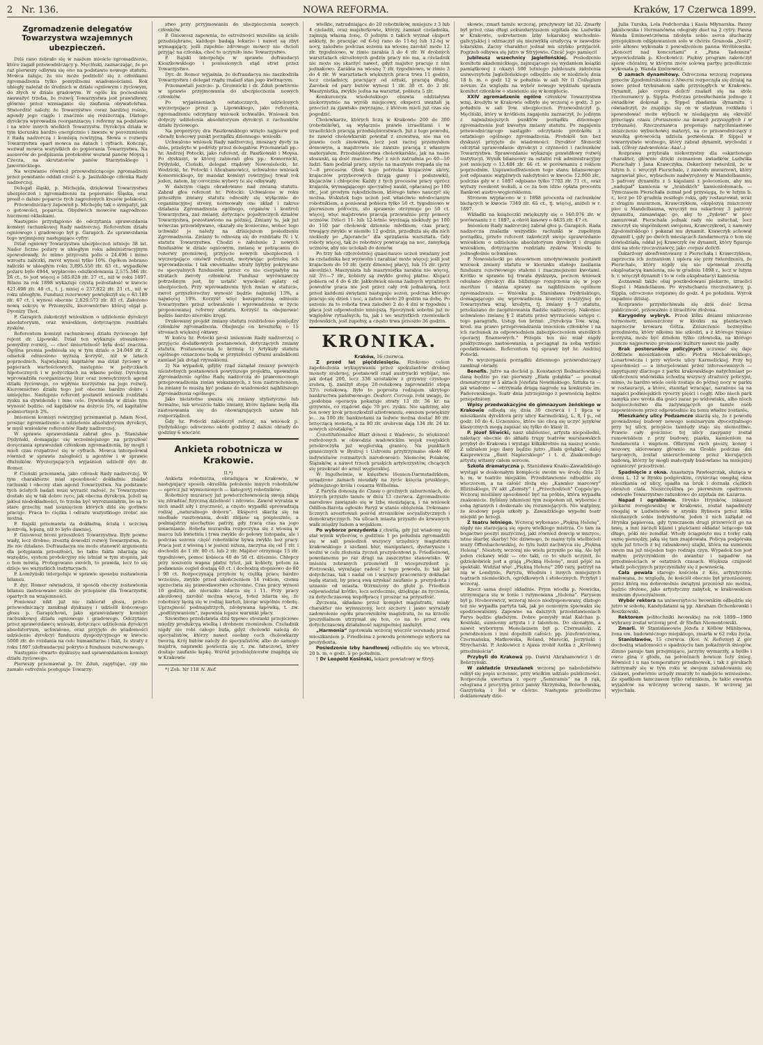2 Nr. 136. NOWA REFORMA. Kraków, 17 Czerwca 1899.
Zgromadzenie delegatów Towarzystwa wzajemnych ubezpieczeń.
Dziś rano zebrało się w naszem mieście zgromadzenie, które zagaił przewodniczący p. Męciński, zaznaczając, że po raz pierwszy odbywa się ono na podstawie nowego statutu. Mowca żałuje, że nie może podzielić się z członkami zgromadzenia tylko pomyślnemi wiadomościami. Rok ubiegły należał do średnich w dziale ogniowym i życiowym, do złych w dziale gradowym. W ogóle ku pocieszeniu zauważyć trzeba, że rozwój Towarzystwa jest prawidłowy, głównie przez wzmaganie się zaufania obywatelstwa. Stwierdzić należy, że Towarzystwo coraz bardziej rośnie, agendy jego ciągle i znacznie się rozszerzają. Dlatego dyrekcya wprowadza reorganizacyę i reformy na podstawie i na wzór innych wielkich Towarzystw. Dyrekcya działa w tym kierunku bardzo energicznie i zawsze w porozumieniu z Radą nadzorczą i komisyą rewizyjną. Słowa o rozwoju Towarzystwa oparł mowca na datach i cyfrach. Kończąc, wezwał mowca wszystkich do popierania Towarzystwa. Na asesorów do podpisania protokołów wezwał panów Moysą i Czecza, na skrutatorów panów Starzyńskiego i Jawornickiego.
Na wezwanie również przewodniczącego zgromadzeni przez powstanie oddali cześć ś. p. Jasińskiego członka Rady nadzorczej.
Delegat śląski, p. Michejda, dziękował Towarzystwu ubezpieczeń i zgromadzeniu za popieranie Śląska, oraz prosił o dalsze poparcie tych zagrożonych kresów polskości.
Przewodniczący zapewnił p. Michejdę tak o sympatyi, jak o gotowości, poparcia. Obydwóch mowców nagrodzono hucznemi oklaskami.
Następnie przystąpiono do odczytania sprawozdania komisyi rachunkowej Rady nadzorczej. Referentem działu ogniowego i gradowego był p. Garapich. Ze sprawozdania tego wyjmujemy następujące cyfry:
Dział ogniowy Towarzystwa ubezpieczeń istnieje 38 lat. Nader liczne pożary w ubiegłym roku administracyjnym spowodowały, że mimo przyrostu polis o 24.496 i mimo wzrostu zaliczki, zwrot wynosi tylko 10%. Ogółem zebrano zaliczki w ubiegłym roku 3,895.550 złr. 63 ct., wypadków pożaru było 4944, wypłacono odszkodowania 2,575.346 złr. 26 ct., to jest więcej o 585.828 złr. 27 ct., niż w roku 1897. Bilans za rok 1898 wykazuje czystą pozostałość w kwocie 421.498 złr. 48 ct., t. j. mniej o 237.922 złr. 21 ct., niż w roku ubiegłym. Fundusz rezerwowy powiększył się o 63.189 złr. 67 ct. i wynosi obecnie 2,829.573 złr. 83 ct. Założono nową sekcyę w Przemyślu, kierownictwo której objął p. Dyonizy Thot.
P. Garapich zakończył wnioskiem o udzielenie dyrekcyi absolutoryum, oraz wnioskiem, dotyczącym rozdziału zysków.
Referentem komisyi rachunkowej działu życiowego był rejent dr. Lipowski. Dział ten wykazuje stosunkowo pomyślny rozwój, — choć śmiertelność była dość znaczna. Ogólna premia podniosła się w tym dziale o 24.049 złr. Z odsetek odniesiono wyższą korzyść, niż w latach poprzednich. Największej kapitałów ma dział życiowy w papierach wartościowych, następnie w pożyczkach hipotecznych i w pożyczkach na własne polisy. Dyrekcya wprowadziła reorganizacyę biur oraz zewnętrznych agend działu życiowego, co wpłynie korzystnie na jego rozwój. Kierownictwo działu tego jest obecnie bardzo dobre i umiejętne. Następnie referent postawił wniosek rozdziału zysku na dywidendę i inne cele. Dywidenda w dziale tym wynosić będzie: od kapitałów na dożycie 5%, od kapitałów pośmiertnych 2%.
Imieniem komisyi rewizyjnej przemawiał p. Adam Noel, prosząc zgromadzenie o udzielenie absolutoryum dyrekcyi, w myśl wniosków referentów Rady nadzorczej.
W sprawie sprawozdania zabrał głos p. Stanisław Dydyński, domagając się wcześniejszego na przyszłość doręczania sprawozdań członkom zgromadzenia, by mogli i mieli czas rozpatrzeć się w cyfrach. Mowca interpelował również w sprawie zaległości u agentów i w sprawie dłużników. Wyczerpujących wyjaśnień udzielił dyr. dr. Romer.
P. Cieński przemawia, jako członek Rady nadzorczej. W tym charakterze miał sposobność dokładnie zbadać rachunki i obecny stan agend Towarzystwa. Na podstawie tych ścisłych badań musi wyrazić radość, że Towarzystwo dostało się w tak dobre ręce, jak obecna dyrekcya. Jeżeli są jakieś niedokładności, to trzeba być wyrozumiałym, bo są to stare grzechy, nad usunięciem których dziś się gorliwie pracuje. Praca to ciężka i odrazu wszystkiego zrobić nie można.
P. Rajski przemawia za dokładną, ścisłą i uczciwą kontrolą, lepszą, niż to było dawniej.
P. Gniewosz broni przeszłości Towarzystwa. Były pewne wady, lecz drobne; zresztą dowodzi rozwój Towarzystwa, że źle nie działano. Defraudacya nie może stanowić argumentu dla potępiania przeszłości, bo takie fakta zdarzają się wszędzie, system protekcyjny nie istniał w tym stopniu, jak o tem mówią. Protegowano swoich, to prawda, lecz to się dzieje we wszystkich instytucyach.
P. Łomżyński interpeluje w sprawie sposobu zestawienia bilansu.
P. dyr. Romer oświadcza, iż sposób obecny zestawienia bilansu zastosowano ściśle do przepisów dla Towarzystw, opartych na wzajemności.
Ponieważ nikt już nie zabierał głosu, przeto przewodniczący zamknął dyskusyę i udzielił końcowego głosu p. Garapichowi, jako sprawozdawcy komisyi rachunkowej działu ogniowego i gradowego. Odczytane przez sprawozdawcę wnioski, dotyczące udzielenia dyrekcyi absolutoryum, uchwalono, oraz przyjęto do wiadomości udzielenie dyrekcyi funduszu dyspozycyjnego w kwocie 5000 złr. do rozdania na cele humanitarne i fakt, że straty z roku 1897 (defraudacya) pokryto z funduszu rezerwowego.
Następnie otwarto dyskusyę nad sprawozdaniem komisyi działu życiowego.
Pierwszy przemawiał p. Dr. Zduń, zapytując, czy nie zamało ostrożnie postępuje Towarzy-
stwo przy przyjmowaniu do ubezpieczenia nowych członków.
P. Gniewosz zapewnia, że ostrożności wszelkie są ściśle przedsiębrane, każdego badają lekarze i nawet są zbyt wymagający, jeśli zupełnie zdrowego mowcy nie chcieli przyjąć na członka, choć to uczyniło inne Towarzystwo.
P. Rajski interpeluje w sprawie defraudacyi Kieszkowskiego i poniesionych stąd strat przez Towarzystwo.
Dyr. dr. Romer wyjaśnia, że defraudacya nie zaszkodziła Towarzystwu i delegat rządu znalazł stan jego kwitnącym.
Przemawiali jeszcze: p. Gromnicki i dr. Zduń powtórnie w sprawie przyjmowania do ubezpieczenia nowych członków.
Po wyjaśnieniach ostatecznych, udzielonych wyczerpująco przez p. Lipowskiego, jako referenta, zgromadzenie odczytany wniosek uchwaliło. Wniosek ten dotyczy udzielenia absolutoryum dyrekcyi z rachunków działu życiowego.
Na propozycyę dra Paszkowskiego wzięto najpierw pod obrady końcowy punkt porządku dziennego: wnioski:
Uchwalono wniosek Rady nadzorczej, znoszący dyety za dnie, przebyte w podróży przez delegatów. Przemawiali pp.: hr. Andrzej Potocki, jako referent, dr. Paszkowski i Moysa. Po dyskusyi, w której zabierali głos pp.: Komornicki, Dydyński, Cieński, delegat rządowy Nowosielecki, hr. Wodzicki, hr. Potocki i Abrahamowicz, uchwalono wniosek Komornickiego, by mandat komisyi rewizyjnej trwał rok jeden, zatem, by corocznie wybory te się odbywały.
W dalszym ciągu obradowano nad zmianą statutu. Zabrał głos referent hr. Potocki: Uchwalone w roku przeszłym zmiany statutu odnosiły się wyłącznie do organizacyjnej strony, normowały one skład i zakres działania Zgromadzenia ogólnego, organów i kontroli Towarzystwa, zaś zmiany, dotyczące pojedynczych działów Towarzystwa, pozostawiono na później. Zmiany te, jak już wówczas przewidywano, okazały się konieczne, wobec tego uchwalić je należy na dzisiejszem posiedzeniu Zgromadzenia. Zmiany te odnoszą się do rozdziału IV. i V. statutu Towarzystwa. Chodzi o założenie 2 nowych funduszów w dziale ogniowym, zmianę w potrącaniu do rezerwy premiowej, przyjęcie nowych ubezpieczeń i wyczerpująco omówił referent, motywując potrzebę ich wprowadzenia. I tak ewentualne straty byłyby pokrywane ze specyalnych funduszów, przez co nie cierpiałyby na stratach zwroty członków. Fundusz wyrównawczy potrzebnym jest, by ustalić wysokość opłaty od ubezpieczeń. Przy wprowadzeniu tych zmian w statucie, zwrot przyszłoroczny wynosić będzie najmniej 13%, a najwięcej 19%. Korzyść więc bezsprzeczną odniesie Towarzystwo przez uchwalenie i wprowadzenie w życie proponowanej reformy statutu. Korzyść ta obejmować będzie bardzo szerokie kręgi.
Drukowany projekt zmiany statutu rozdzielono pomiędzy członków zgromadzenia. Obejmuje on broszurkę o 15 stronach większej oktawy.
W końcu hr. Potocki prosi imieniem Rady nadzorczej o przyjęcie dodatkowych postanowień, dotyczących zmiany statutu. Postanowienia te brzmią: 1) Artykuły statutu ogólnego oznaczone będą w przyszłości cyframi arabskiemi zamiast jak dotąd rzymskiemi.
2) Na wypadek, gdyby rząd zażądał zmiany pewnych nieistotnych postanowień powyższego projektu, upoważnia Zgromadzenie ogólne Radę nadzorczą do prawomocnego przeprowadzenia zmian wskazanych, z tem zastrzeżeniem, że zmiany te muszą być podane do wiadomości najbliższego Zgromadzenia ogólnego.
Jako nieistotne uważa się zmiany stylistyczne lub formalne, lub wreszcie takie zmiany, które żądane będą dla zastosowania się do obowiązujących ustaw lub rozporządzeń.
Gdy hr. Potocki zakończył referat, na wniosek p. Dydyńskiego odroczono około godziny 2 dalsze obrady do godziny 6 wieczór.
Ankieta robotnicza w Krakowie.
II.*)
Ankieta robotnicza, obradująca w Krakowie, w następujący sposób określiła położenie innych robotników — oprócz już wymienionych — kategoryj robotników:
Robotnicy murarscy już powierzchownością swoją zdają się zdradzać fizyczną dzielność i zdrowie. Zawód wyrabia w nich snadź siły i zręczność, a często wypadki sprowadzają rodzaj „naturalnego doboru“. Eksperci skarżą się na niedbałe rusztowania, deski zbijane są pospiesznie, a podmajstrzy niechętnie patrzy, gdy tracą czas na jego umacnianie. Robota murarska rozpoczyna się z wiosną w marcu lub kwietniu i trwa zwykle do połowy listopada, ale i podczas sezonu część robotników bywa zwykle bez pracy. Praca jest z wiosną i w jesieni niższa, zaczyna się od 1 złr. i dochodzi do 1 złr. 80 ct. lub 2 złr. Majster otrzymuje 15 złr. tygodniowo, pomoc kobieca 40 do 50 ct. dziennie. Chłopcy przy noszeniu wapna płatni tyleż, jak kobiety, potem za podawanie cegieł dostają 60 ct. i dochodzą stopniowo do 80 i 90 ct. Rozpoczynają przytem tę ciężką pracę bardzo wcześnie, zwykle przed ukończeniem 14 rokiem, czemu sprzeciwia się prawodawstwo ochronne. Czas pracy wynosi 10 godzin, ale nierazko zdarza się i 11. Przy pracy akordowej zarobić można więcej, toteż zdarza się, że robotnicy łączą się w rodzaj karteli, biorąc wspólnie robotę. Uprzejmość podmajstrzych, zdobywana łapówką, t. zw. „podlizywaniem“, zapewnia lepsze warunki płacy.
Szewstwo przedstawia dziś typowe stosunki przejściowe między produkcyą wielką i drobnem rzemiosłem. Czeladnik nigdy nie robi całego buta, gdyż cholewki należą do specyalistów, którzy nawet osobny cech cholewkarzy tworzą. Krój butów należy do specyalistów, albo do samego majstra, naprawki powierza się t. zw. łataczowi, który dostaje zaufanie łapkę. Wśród przedsiębiorstw znajdują się w Krakowie
*) Zob. Nr 118 N. Ref.
wielkie, zatrudniające do 20 robotników, mniejsze z 3 lub 4 czeladzi, oraz majsterkowie, którzy, zamiast czeladnika, zajmują własną żonę. O jednym z takich wyznał ekspert ankiety, że pracując od 6-tej rano do 11-tej lub 12-tej w nocy, zaledwie podczas sezonu na wiosnę zarobić może 12 złr. tygodniowo, w zimie zarabia 3 do 4 złr. W drobnych warsztatach określonych godzin pracy nie ma, a czeladnik nie może się skarżyć nawet, gdyż majster pracuje z nim jednakowo. Zarabia na wiosnę 7 złr. tygodniowo, w zimie 3 do 4 złr. W warsztatach większych praca trwa 11 godzin, lecz czeladnicy, pracujący od sztuki, pracują dłużej. Zarobek od pary butów wynosi 1 złr. 30 ct. do 2 złr. Maszynistka, zwykle jedna na warsztat, pobiera 5 złr.
Konkurencya wiedeńskiego obuwia oddziaływa niekorzystnie na wyrób miejscowy, eksperci uważali ją przecież za zjawisko zwyczajne, z którem mieli już czas się pogodzić.
Cholewkarze, których liczą w Krakowie 200 do 300 (robotników), są wyłącznie prawie izraelitami i w izraelickich pracują przedsiębiorstwach. Już z tego powodu, że zawód cholewkarski powstał z szewstwa, nie ma on prawie cech szewstwa, lecz jest raczej przemysłem domowym, a majstrowie nie zawsze pracują z własnym materyałem. Przedsiębiorstwa cholewkarskie, jak na nasze stosunki, są dość znaczne. Pięć z nich zatrudnia po 40—50 ludzi. Sam podział pracy, szycie na maszynie rozpada się na 7—8 procesów. Obok tego potrzeba krajaczów skóry, krajaczów przyborowych (krają gumy i podszewki), klejaczów i chłopców. Każdy z tych procesów pracy oprócz krajania, wymagającego specyalnej nauki, opłacanej po 100 złr., jest prostym rękodzielnem, którego łatwo nauczyć się można. Wskutek tego uczeń jest właściwie młodocianym robotnikiem, a ponieważ pobiera tylko 50 ct. tygodniowo w pierwszem półroczu, sto sprawnie otrzymuje po 50 ct. więcej, więc majstrowie pracują przeważnie przy pomocy uczniów. Dzieci 11- lub 12-letnie wycinają niekiedy po 100 do 150 par cholewek dziennie młotkiem, czas pracy, trwający zwykle w niemiłe 12 godzin, przedłuża się dla nich niekiedy po „fajerancie“ dla sprzątania warsztatu. Gdy roboty więcej, tak że robotnicy powracają na noc, zamykają uczniów, aby nie uciekali do domów.
Po trzy lub czteroletniej quasi-nauce uczeń uważany jest za czeladnika bez wyzwolin i zarabiać może więcej: jeśli jest krajaczem do 10 złr. (przy dziennej płacy), lub 15 złr. (przy akordzie). Maszynista lub maszynistka zarabia nie więcej, niż 3½—7 złr., kobiety są zwykle gorzej płatne. Klejacz pobiera od 4 do 6 złr. Jakkolwiek niema żadnych wyraźnych powodów praca nie jest przez cały rok jednakową, lecz przed każdemi świętami następuje sezon, podczas którego pracuje się dzień i noc, a zatem około 20 godzin na dobę. Po sezonie za to robota trwa zaledwo 2 do 4 dni w tygodniu i płaca jest odpowiednio mniejszą. Spoczynek sobotni już ze względów rytualnych, tu, jak i we wszystkich rzemiosłach żydowskich, jest zupełny, a często trwa przeszło 36 godzin.
KRONIKA.
Kraków, 16 czerwca.
Z przed lat pięćdziesięciu. Rzekomo celem zapobieżenia wykupywaniu przez spekulantów drobnej monety srebrnej, postanowił rząd austryacki wybijać, nie jak dotąd 200, lecz 336 szóstaków z grzywny czystego srebra, tj. zaniżył stopę 20-reńskową zaprowadzić stopą 33⅓ reńskową. Było to poprostu rodzajem ukrytego bankructwa państwowego. Oesterr. Corresp. robi uwagę, że „podobna operacya pokazuje straty 13 złr. 36 kr. na grzywnie, co rządowi daje 70 prc. zysku. Nie sądzimy, aby ten nowy krok przeszkodził ażiotowaniu, owszem powiększy je... za 100 złr. banknotami za ledwie można dostać 80 złr. brzęczącą monetą, a za 80 złr. srebrem dają 134 złr. 24 kr. nowych szóstaków.“
Constitutionalles Blatt donosi z Wadowic, że większość rozłożonych w obwodzie wadowickim wojsk rosyjskich przekroczyła już węgierską granicę. Na punktach granicznych w Bystrej i Ustroniu przytrzymano około 40 indywiduów rozmaitych narodowości: Niemców, Polaków, Ślązaków, a nawet trzech pruskich artylerzystów, chcących się przekraść do armii węgierskiej.
W Ingelheimie, w księstwie Hessen-Darmstadzkiem, urządzono zamach nieudały na życie księcia pruskiego, późniejszego króla i cesarza Wilhelma.
Z Paryża donoszą do Czasu o groźnych zaburzeniach, do których przyszło tamże w dniu 13 czerwca. Zgromadzenie narodowe zawiązało się w Izbę nieustającą, i na wniosek Odillon-Barota ogłosiło Paryż w stanie oblężenia. Dokonano licznych aresztowań pośród stronników socyalistycznych i demokratycznych. Na ulicach miasta przyszło do krwawych walk między ludem a wojskiem.
Po wyborze prezydenta z chwilą, gdy już wiadomy się stał wynik wyborów, o godzinie 1 po południu zgromadzili się w sali posiedzeń wszyscy urzędnicy magistratu krakowskiego z szefami biur, manipulanci, dyetaryusze i woźni w celu złożenia życzeń prezydentowi p. Friedleinowi, powołanemu po raz drugi na zaszczytne stanowisko. W imieniu zebranych przemówił II wiceprezydent p. Piotrowski, wyrażając radość z tego powodu, że tak jak dotychczas, tak i nadal on i wszyscy pracownicy dokładać będą starań, by pracą swą uzyskać zaufanie p. prezydenta i uznanie od miasta. Wzruszony do głębi p. Friedlein odpowiedział krótko, lecz serdecznie, dziękując za życzenia, za dotychczasową współpracę i prosząc na przyszłość.
Życzenia, składane przez komplet magistratu, miały charakter nie wymuszony, lecz szczery i jasno wyrażały zadowolenie ogółu pracowników magistratu, że na krześle prezydialnem utrzymał się ten, co na to przez swą dotychczasową działalność najzupełniej zasłużył.
„Harmonia“ zgotowała wczoraj wieczór serenadę przed mieszkaniem p. Friedleina z powodu ponownego wyboru na prezydenta.
Posiedzenie Izby handlowej odbędzie się we wtorek, 20 b. m. o godz. 5 po południu.
† Dr Leopold Kosiński, lekarz powiatowy w Stryj-
skowie, zmarł tamże wczoraj, przeżywszy lat 32. Zmarły był przez czas długi sekundaryuszem szpitala św. Ludwika w Krakowie, sekretarzem Izby lekarskiej wschodnio-galicyjskiej i odznaczył się niezwykłą erudycyą w zawodzie lekarskim. Zacny charakter jednał mu szybko przyjaciół. Pogrzeb odbywa się jutro w Stryjowie. Cześć jego pamięci!
Jubileusz wszechnicy Jagiellońskiej. Posiedzenie komitetu akademickiego, zajmującego się wydaniem książki pamiątkowej z okazyi 500 letniego jubileuszu założenia uniwersytetu Jagiellońskiego odbędzie się w niedzielę dnia 18 b. m. o godz 12 w południe w sali Nr II Collegium novum. Ze względu na wybór nowego wydziału uprasza komitet członków o stawienie się w komplecie.
XXIV zgromadzenie ogólne członków Towarzystwa wzaj. kredytu w Krakowie odbyło się wczoraj o godz. 3 po południu w sali Tow. ubezpieczeń. Przewodniczył p. Męciński, który w krótkiem zagajeniu zaznaczył, że jednym z najważniejszych punktów porządku dziennego zgromadzenia jest kwestya zmiany statutu. Po zagajeniu przewodniczącego nastąpiło odczytanie protokółu z ostatniego ogólnego zgromadzenia. Protokół ten bez dyskusyi przyjęto do wiadomości. Dyrektor Słonecki odczytał sprawozdanie dyrekcyi z czynności i rachunków Towarzystwa. Sprawozdanie wykazuje prawidłowy rozwój instytucyi. Wynik bilansowy za ostatni rok administracyjny jest mniejszy o 13.484 złr. 66 ct. w porównaniu z rokiem poprzednim. Usprawiedliwieniem tego stanu bilansowego jest odpisanie wątpliwych należytości w kwocie 12.000 złr., podczas gdy w r. 1897 odpisano tylko 7703 złr. 71 ct., oraz wyższy reeskont weksli, a co za tem idzie opłata procentu Bankowi austro-węgierskiemu.
Stronom wypłacono w r. 1898 procenta od rachunków bieżących w kwocie 7349 złr. 65 ct., tj. więcej, aniżeli w r. 1897.
Wkładki na książeczki zwiększyły się o 160.976 złr. w porównaniu z r. 1897, a obrót kasowy o 8435 złr. 47 ct.
Imieniem Rady nadzorczej zabrał głos p. Garapich. Rada nadzorcza znalazła wszystkie rachunki w zupełnym porządku, przeto referent zakończył swoje sprawozdanie wnioskiem o udzielenie absolutoryum dyrekcyi i drugim wnioskiem, dotyczącym rozdziału zysków. Wnioski te jednogłośnie uchwalono.
P. Nowosielecki po stosownem umotywowaniu postawił wniosek zmiany statutu w kierunku stałego zasilania funduszu rezerwowego stałemi i znacznejszemi kwotami. Krótko w sprawie tej trwała dyskusya, poczem wniosek odesłano dyrekcyi dla bliższego rozejrzenia się w jego meritum i zdania sprawy na najbliższem ogólnem zgromadzeniu. — Wniosku p. Stanisława Dydyńskiego, domagającego się wprowadzenia komisyi rewizyjnej do Towarzystwa wzaj. kredytu, tj. zmiany § 7 statutu, przekazano do zaopiniowania Radzie nadzorczej. Nakoniec uchwalono zmianę § 2 statutu przez wyrzucenie ustępu c. tego paragrafu. Ustęp ten brzmi: „Dyrekcya Tow. wzaj. kred. ma prawo przeprowadzania imieniem członków i na ich rachunek za odpowiedniem zabezpieczeniem wszelkich operacyj finansowych.“ Przepis ten nie miał nigdy praktycznego zastosowania, a pociągnął za sobą wyższe opodatkowanie. Referentem tej sprawy był hr. Andrzej Potocki.
Po wyczerpaniu porządku dziennego przewodniczący zamknął obrady.
Benefis. Jutro na dochód p. Konstancyi Bednarzewskiej daną będzie po raz pierwszy „Biała gołąbka“ — poemat dramatyczny w 5 aktach Józefata Nowińskiego. Sztuka ta — jak wiadomo — otrzymała drugą nagrodę na konkursie im. Paderewskiego. Teatr dnia jutrzejszego z pewnością będzie przepełniony.
Wpisy przedwakacyjne do gimnazyum żeńskiego w Krakowie odbędą się dnia 30 czerwca i 1 lipca w mieszkaniu dyrektora przy ulicy Karmelickiej, L. 8, I p., od godz. 10 do 4. Uczennice, które nie chcą się uczyć języków klasycznych mogą zapisać się tylko do klasy II.
P. Józef Sliwicki, nasz ulubieniec, artysta niepośledni, należący obecnie do składu trupy teatrów warszawskich przybył do Krakowa i wystąpi kilkakrotnie na naszej scenie. Z udziałem jego dany będzie jutro „Biała gołąbka“, dalej Kasprowicza „Bunt Napierskiego“ i t. d. Znakomitego artystę witamy całem sercem.
Szkoła dramatyczna p. Stanisława Knake-Zawadzkiego wystąpi w doskonałym komplecie swoim we środę dnia 21 b. m. w teatrze miejskim. Przedstawienie odbędzie się wieczorem, a na całość złożą się: „Kawaler marcowy“ Blizińskiego, IV akt „Zemsty“ i „Przechodzień“ Coppée'go. Wczoraj mieliśmy sposobność być na próbie, która wypadła znakomicie. Byliśmy zdumieni tym zespołem sił, wybornie z sobą zgranych i doskonale się rozumiejących. Nie wątpimy, że środowy popis szkoły p. Zawadzkiego wypełni teatr miejski po brzegi.
Z teatru letniego. Wczoraj wykonano „Piękną Helenę“, nigdy nie starzejącą się operę wielkiego mistrza. Co tam za bogactwo poezyi muzycznej, jaki również dowcip w muzyce, istne skarby, skarby! Nic dziwnego, że mamy tylu wielbicieli muzy Offenbachowskiej, że tylu ludzi zachwyca się „Piękną Heleną“. Niestety, wczoraj nie wielu przyszło po nią. Ale był jeden ciekawy widz — oto taki, co to słuch uczynił, że gdziekolwiek jest a grają „Piękną Helenę“, musi pójść na spektakl. Widział więc „Piękną Helenę“ 200 razy, patrzył na nią w Londynie, Paryżu, Wiedniu i innych mniejszych teatrach niemieckich, ogródkowych i stołecznych. Przybył i wczoraj.
Rzecz sama dosyć składnie. Prym wiodła p. Nowicka, utrzymująca się w tonie i rutynowana „Helena“. Parysem był p. Hreborowicz, wczoraj nieco niedysponowany, dlatego też nie wypadła partyta tak, jak po cenionym śpiewaku się spodziewaliśmy. Zapewne na dalszych przedstawieniach Parys będzie gładszym. Dobre pomysły miał Kalchas p. Kosiński, sumienny artysta i z talentem. Do skonałym, a nawet wybornym Menelausem był p. Czermański. Z powodzeniem i inni dopełnili całości: pp. Józefowiczowa, Czermańska, Matkowska, Roland, Marecki, Jerzyński i Strycharski. P. Ankiewicz z Ajaxa zrobił Antka z „Królowej przedmieścia“.
Przybyli do Krakowa pp. Dawid Abrahamowicz i dr. Bobrzyński.
W zakładzie Urszulanek wczoraj po nabożeństwie odbył się popis uczennic, przy wielkim udziale publiczności. Rozpoczęła uwertura z opery „Semiramis“ na 8 rąk, odegrana z precyzyą przez panny Skrzyńską, Bolechowską, Gaszyńską i Rol w chórze. Następnie prześliczne deklamowały dzie-
Julia Turska, Lola Podchorska i Kasia Młynarska. Panny Jakubowska i Hermanówna odegrały duet na 2 cytry. Panna Wanda Eminowiczówna zdobyła sobie serca słuchaczy przepięknem odśpiewaniem solo w chórze Gounoda „Noël“; solo altowe wykonała z powodzeniem panna Wróblewska. „Koncert nad koncertami“ z „Pana Tadeusza“ wypowiedziała p. Klockowicz. Piękny program zakończył śpiew chóralny, w którym znów solową partyę prześlicznie wykonała p. Wanda Eminowicz.
O zamach dynamitowy. Odroczona wczoraj rozprawa przeciw Zgodomirskiemu z Alwerni rozpoczęła się dzisiaj na nowo przed trybunałem sądu przysięgłych w Krakowie. Dynamit, jako corpus delicti znalazł się na stole rzeczoznawcy p. Sippla. Podczas przesłuchania jednego z świadków dokonał p. Sippel zbadania dynamitu i oświadczył, że znajduje się on w stadyum rozkładu i spowodować może wybuch w niedającym się określić przeciągu czasu (Poruszenie na ławach przysięgłych i w trybunale). Rzeczoznawca proponuje natychmiastowe zniszczenie wybuchowej materyi, na co przewodniczący z wszelką gotowością udziela pozwolenia. P. Sippel w towarzystwie woźnego, który zabrał dynamit, wychodzi z sali. (Głosy zadowolenia: Aaa!..)
Rozprawa przybrała niekorzystny dla oskarżonego charakter, głównie dzięki zeznaniom świadków Ludwika Pierschały i Jana Krawczyka. Oskarżony twierdził, że w lutym b. r. wręczył Pierschale, z zawodu murarzowi, który naprawiał piec, wybuchem nadwyrężony w Mandelbaumie, 3 patrony dynamitu z 5 kapslami z poleceniem, aby mu „nadupał“ kamienia w „hrabskich“ kamieniołomach. — Tymczasem Pierschała zeznał pod przysięgą, że w lutym b. r., lecz po 10 grudnia zeszłego roku, gdy restaurował, wraz z drugim murarzem, Krawczykiem, eksplozyą zniszczony piec u Mandelbauma, wręczył mu oskarżony 3 patrony dynamitu, zamawiając go, aby to „żydowi“ w piec zamurował. Pierschała jednak rady nie usłuchał, lecz zwierzył się wspólnikowi swojemu, Krawczykowi, z namowy Zgodomirskiego i pokazał mu dynamit. Krawczyk schował dynamit i, gdy po dwóch miesiącach żandarmerya o tem się dowiedziała, oddał jej Krawczyk ów dynamit, który figuruje dziś na stole rzeczoznawcy, jako corpus delicti.
Oskarżony skonfrontowany z Pierschałą i Krawczykiem, zaprzecza ich zeznaniom i upiera się przy twierdzeniu, że Pierschale, który nigdy się nie upomniał zresztą eksploatacyą kamienia, nie w grudniu 1898 r., lecz w lutym b. r. wręczył dynamit i to w celu eksploatacyi kamienia.
Zeznawali także obaj poszkodowani piekarze, izraelici Siegel i Mandelbaum. Po wysłuchaniu rzeczoznawcy, p. Sippla, odroczono rozprawę do godz. 4 po południu. Wyrok zapadnie dzisiaj.
Rozprawie przysłuchiwała się dziś dość liczna publiczność, przeważnie z izraelitów złożona.
Karygodny wybryk. Przed kilku dniami zniszczono termometr, umieszczony w kiosku na plantacyach naprzeciw browaru Götza. Zniszczenie bezmyślne przedmiotu, który nikomu nie szkodzi, a z którego tysiące korzysta, może być dziełem tylko człowieka, na którego jeszcze najpierwsze promienie kultury nawet nie padły.
Brak posterunków policyjnych uczuwać się daje dotkliwie mieszkańcom ulic: Piotra Michałowskiego, Lenartowicza i przy wylocie ulicy Karmelickiej. Przy tej sposobności — a interpelowani przez interesowanych — zapytujemy dlaczego z parku krakowskiego natychmiast po ukończeniu widowiska schodzą wszyscy strażnicy policyjni, mimo, że bardzo wiele osób zostaje do późnej nocy w parku w restauracyi, a które, stamtąd wracając, narażone są na napaści podmiejskich rycerzy pięści i cegły. Albo niech park zamyka swe wrota dla gości zaraz po widowisku, albo niech bezpieczeństwo dla zażywających go tamże osób zapewnionem przez odpowiednie ku temu władze zostanie.
Mieszkańcy ulicy Podzamcze skarżą się, że z powodu prowadzonej budowy nowego seminaryum dyecezyalnego przy tej ulicy, przejście tamtędy staje się niemożliwe. Prawie cały gościniec tej ulicy zasypany został rumowiskiem z przy budowy, piasku, kamieniem na fundamenta i wapnem. Olbrzymi ruch pieszy, konny i wozowy, skierowany głównie na Groble podczas dni targowych, został unieruchomiony przez kierujących budową, którzy by mogli materyały budowlane na mniejszej ograniczyć przestrzeni.
Spadnięcie z okna. Anastazya Pawłoszczak, służąca w domu L. 12 w Rynku podgórskim, czyszcząc onegdaj okna mieszkania od ulicy, spadła na bruk i doznała ciężkich obrażeń ciała. Nieszczęśliwą po pierwszem opatrzeniu odwiozło Towarzystwo ratunkowe do szpitala św. Łazarza.
Napad i ograbienie. Hrynko Hrynków, inkasent piekarni rorogiewskiej w Krakowie, został napadnięty onegdaj w Ludwinowie w szynku Rybnera przez kilka nieznanych sobie indywiduów. Jeden z nich zażądał od Hrynka papierosa, gdy tymczasem drugi przewrócił go na ławę, a inni zaczęli kijami i pięściami okładać leżącego tak długo, póki nie zemdlał. Wtedy ściągnięto mu z torby całą sumę pieniędzy, jaką się tam znajdowała. Policya podgórska ujęła już trzech z tej rabunkowej szajki, która na sumieniu swem ma już niejeden tego rodzaju czyn. Wypadek ten jest małym przyczynkiem do awantur i napadów na przedmieściach w ostatnich czasach. Większa czujność władz policyjnych przyczyniłaby się z pewnością.
Cała powała starego kościoła z Kós, artystycznie malowana, ze względu, że kościół obecnie był przeniesiony, przez którą mu dobrowolnie świątyni przeniósł nie można, będzie złożone, jako artystyczny zabytek, w krakowskiem muzeum dyecezyalnem.
Wybór rektora na uniwersytecie lwowskim odbędzie się jutro w sobotę. Kandydatami są pp. Abraham Ochenkowski i Roszkowski.
Rektorem politechniki lwowskiej na rok 1899—1900 wybrany został wczoraj prof. dr Stefan Niementowski.
Zmarli. W Stanisławowie Józefa z Köllów Mühlnowa, żona em. budowniczego miejskiego, zmarła w 62 roku życia.
Stanisławów, 15 czerwca. (Kor. N. Reformy) Z gór dochodzą wiadomości o spadnięciu tam pokaźnych śniegów. Zimno panuje tam przejmujące, jarzyny wymarzły, a bydło i owce giną z głodu, na połoninach bowiem leży śnieg. Również i u nas temperatury przednowek, i tak z górskach zatrzymały się w tym roku w swojem zabudowaniu się ciekawi, podwórnie urzędy zmarzły to nadejście wzniesione. Ze spadkiem tamczasem tylko ratunkiem, że takie ewestya wyjazdów na wilczyny wczoraj nasze. W wczoraj jai wyjechała.